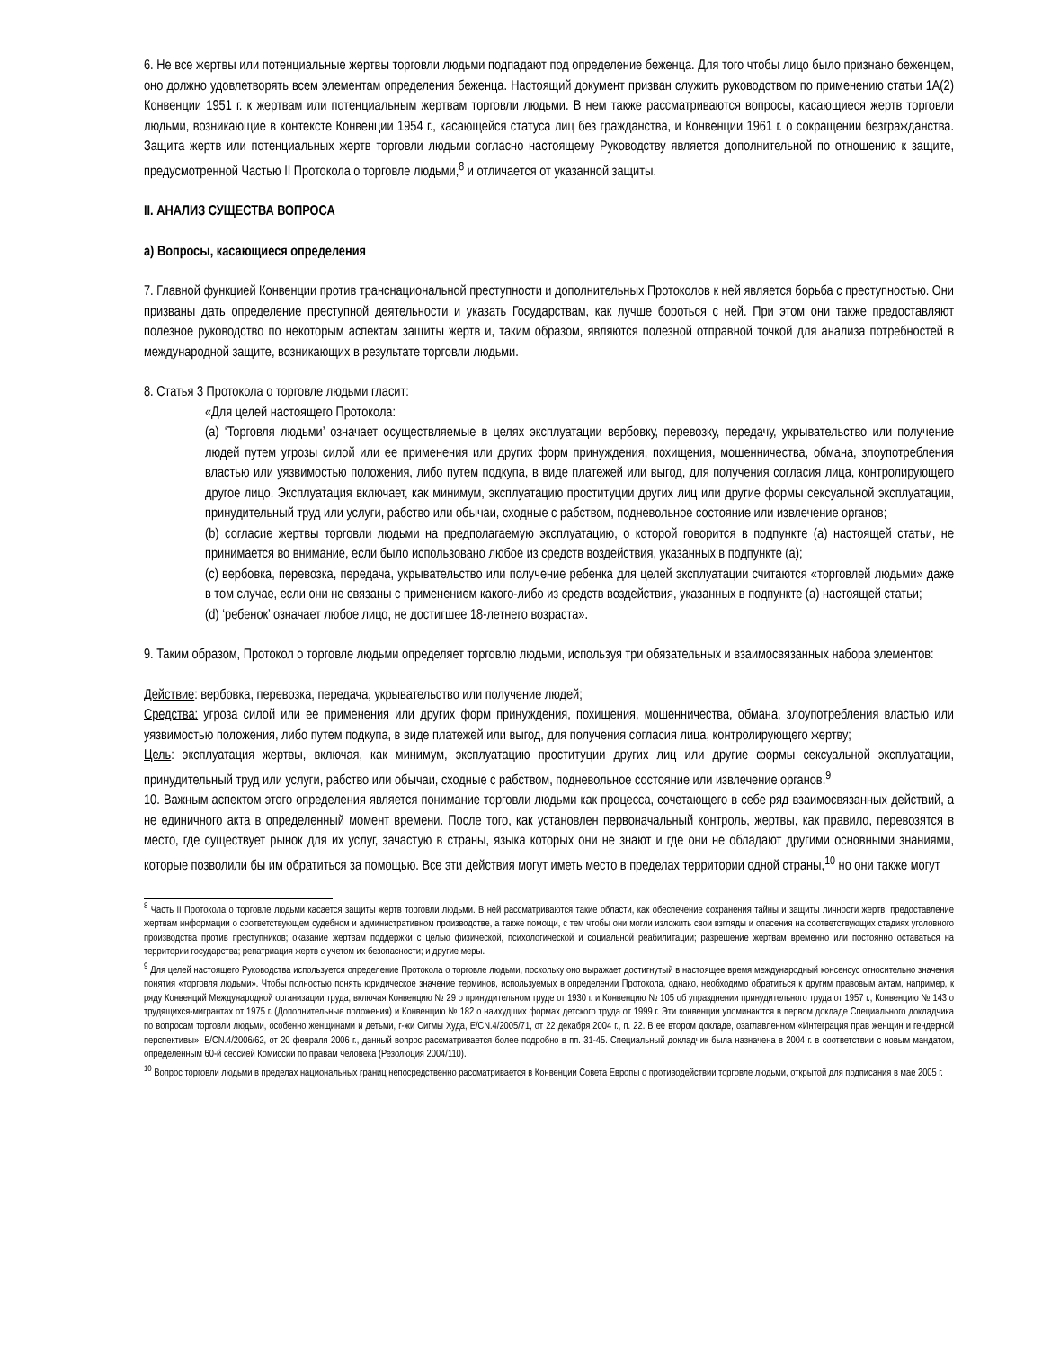6. Не все жертвы или потенциальные жертвы торговли людьми подпадают под определение беженца. Для того чтобы лицо было признано беженцем, оно должно удовлетворять всем элементам определения беженца. Настоящий документ призван служить руководством по применению статьи 1А(2) Конвенции 1951 г. к жертвам или потенциальным жертвам торговли людьми. В нем также рассматриваются вопросы, касающиеся жертв торговли людьми, возникающие в контексте Конвенции 1954 г., касающейся статуса лиц без гражданства, и Конвенции 1961 г. о сокращении безгражданства. Защита жертв или потенциальных жертв торговли людьми согласно настоящему Руководству является дополнительной по отношению к защите, предусмотренной Частью II Протокола о торговле людьми,<sup>8</sup> и отличается от указанной защиты.
II. АНАЛИЗ СУЩЕСТВА ВОПРОСА
а) Вопросы, касающиеся определения
7. Главной функцией Конвенции против транснациональной преступности и дополнительных Протоколов к ней является борьба с преступностью. Они призваны дать определение преступной деятельности и указать Государствам, как лучше бороться с ней. При этом они также предоставляют полезное руководство по некоторым аспектам защиты жертв и, таким образом, являются полезной отправной точкой для анализа потребностей в международной защите, возникающих в результате торговли людьми.
8. Статья 3 Протокола о торговле людьми гласит:
«Для целей настоящего Протокола:
(a) ‘Торговля людьми’ означает осуществляемые в целях эксплуатации вербовку, перевозку, передачу, укрывательство или получение людей путем угрозы силой или ее применения или других форм принуждения, похищения, мошенничества, обмана, злоупотребления властью или уязвимостью положения, либо путем подкупа, в виде платежей или выгод, для получения согласия лица, контролирующего другое лицо. Эксплуатация включает, как минимум, эксплуатацию проституции других лиц или другие формы сексуальной эксплуатации, принудительный труд или услуги, рабство или обычаи, сходные с рабством, подневольное состояние или извлечение органов;
(b) согласие жертвы торговли людьми на предполагаемую эксплуатацию, о которой говорится в подпункте (а) настоящей статьи, не принимается во внимание, если было использовано любое из средств воздействия, указанных в подпункте (а);
(c) вербовка, перевозка, передача, укрывательство или получение ребенка для целей эксплуатации считаются «торговлей людьми» даже в том случае, если они не связаны с применением какого-либо из средств воздействия, указанных в подпункте (а) настоящей статьи;
(d) ‘ребенок’ означает любое лицо, не достигшее 18-летнего возраста».
9. Таким образом, Протокол о торговле людьми определяет торговлю людьми, используя три обязательных и взаимосвязанных набора элементов:
Действие: вербовка, перевозка, передача, укрывательство или получение людей;
Средства: угроза силой или ее применения или других форм принуждения, похищения, мошенничества, обмана, злоупотребления властью или уязвимостью положения, либо путем подкупа, в виде платежей или выгод, для получения согласия лица, контролирующего жертву;
Цель: эксплуатация жертвы, включая, как минимум, эксплуатацию проституции других лиц или другие формы сексуальной эксплуатации, принудительный труд или услуги, рабство или обычаи, сходные с рабством, подневольное состояние или извлечение органов.<sup>9</sup>
10. Важным аспектом этого определения является понимание торговли людьми как процесса, сочетающего в себе ряд взаимосвязанных действий, а не единичного акта в определенный момент времени. После того, как установлен первоначальный контроль, жертвы, как правило, перевозятся в место, где существует рынок для их услуг, зачастую в страны, языка которых они не знают и где они не обладают другими основными знаниями, которые позволили бы им обратиться за помощью. Все эти действия могут иметь место в пределах территории одной страны,<sup>10</sup> но они также могут
<sup>8</sup> Часть II Протокола о торговле людьми касается защиты жертв торговли людьми. В ней рассматриваются такие области, как обеспечение сохранения тайны и защиты личности жертв; предоставление жертвам информации о соответствующем судебном и административном производстве, а также помощи, с тем чтобы они могли изложить свои взгляды и опасения на соответствующих стадиях уголовного производства против преступников; оказание жертвам поддержки с целью физической, психологической и социальной реабилитации; разрешение жертвам временно или постоянно оставаться на территории государства; репатриация жертв с учетом их безопасности; и другие меры.
<sup>9</sup> Для целей настоящего Руководства используется определение Протокола о торговле людьми, поскольку оно выражает достигнутый в настоящее время международный консенсус относительно значения понятия «торговля людьми». Чтобы полностью понять юридическое значение терминов, используемых в определении Протокола, однако, необходимо обратиться к другим правовым актам, например, к ряду Конвенций Международной организации труда, включая Конвенцию № 29 о принудительном труде от 1930 г. и Конвенцию № 105 об упразднении принудительного труда от 1957 г., Конвенцию № 143 о трудящихся-мигрантах от 1975 г. (Дополнительные положения) и Конвенцию № 182 о наихудших формах детского труда от 1999 г. Эти конвенции упоминаются в первом докладе Специального докладчика по вопросам торговли людьми, особенно женщинами и детьми, г-жи Сигмы Худа, E/CN.4/2005/71, от 22 декабря 2004 г., п. 22. В ее втором докладе, озаглавленном «Интеграция прав женщин и гендерной перспективы», E/CN.4/2006/62, от 20 февраля 2006 г., данный вопрос рассматривается более подробно в пп. 31-45. Специальный докладчик была назначена в 2004 г. в соответствии с новым мандатом, определенным 60-й сессией Комиссии по правам человека (Резолюция 2004/110).
<sup>10</sup> Вопрос торговли людьми в пределах национальных границ непосредственно рассматривается в Конвенции Совета Европы о противодействии торговле людьми, открытой для подписания в мае 2005 г.